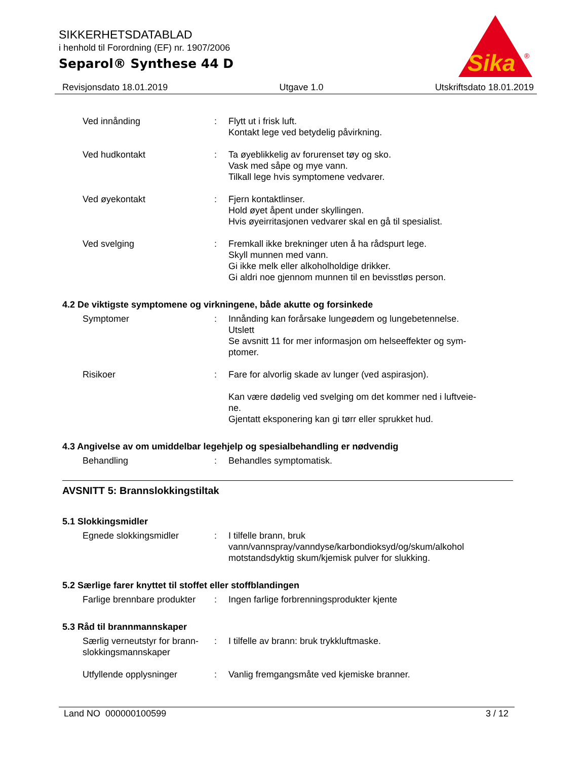SIKKERHETSDATABLAD
i henhold til Forordning (EF) nr. 1907/2006
Separol® Synthese 44 D
Sika
®
Revisjonsdato 18.01.2019 Utgave 1.0 Utskriftsdato 18.01.2019
Ved innånding : Flytt ut i frisk luft.
Kontakt lege ved betydelig påvirkning.
Ved hudkontakt : Ta øyeblikkelig av forurenset tøy og sko.
Vask med såpe og mye vann.
Tilkall lege hvis symptomene vedvarer.
Ved øyekontakt : Fjern kontaktlinser.
Hold øyet åpent under skyllingen.
Hvis øyeirritasjonen vedvarer skal en gå til spesialist.
Ved svelging : Fremkall ikke brekninger uten å ha rådspurt lege.
Skyll munnen med vann.
Gi ikke melk eller alkoholholdige drikker.
Gi aldri noe gjennom munnen til en bevisstløs person.
4.2 De viktigste symptomene og virkningene, både akutte og forsinkede
Symptomer : Innånding kan forårsake lungeødem og lungebetennelse.
Utslett
Se avsnitt 11 for mer informasjon om helseeffekter og sym-
ptomer.
Risikoer : Fare for alvorlig skade av lunger (ved aspirasjon).
Kan være dødelig ved svelging om det kommer ned i luftveie-
ne.
Gjentatt eksponering kan gi tørr eller sprukket hud.
4.3 Angivelse av om umiddelbar legehjelp og spesialbehandling er nødvendig
Behandling : Behandles symptomatisk.
AVSNITT 5: Brannslokkingstiltak
5.1 Slokkingsmidler
Egnede slokkingsmidler : I tilfelle brann, bruk
vann/vannspray/vanndyse/karbondioksyd/og/skum/alkohol
motstandsdyktig skum/kjemisk pulver for slukking.
5.2 Særlige farer knyttet til stoffet eller stoffblandingen
Farlige brennbare produkter
: Ingen farlige forbrenningsprodukter kjente
5.3 Råd til brannmannskaper
Særlig verneutstyr for brann-
slokkingsmannskaper
: I tilfelle av brann: bruk trykkluftmaske.
Utfyllende opplysninger : Vanlig fremgangsmåte ved kjemiske branner.
Land NO 000000100599 3 / 12